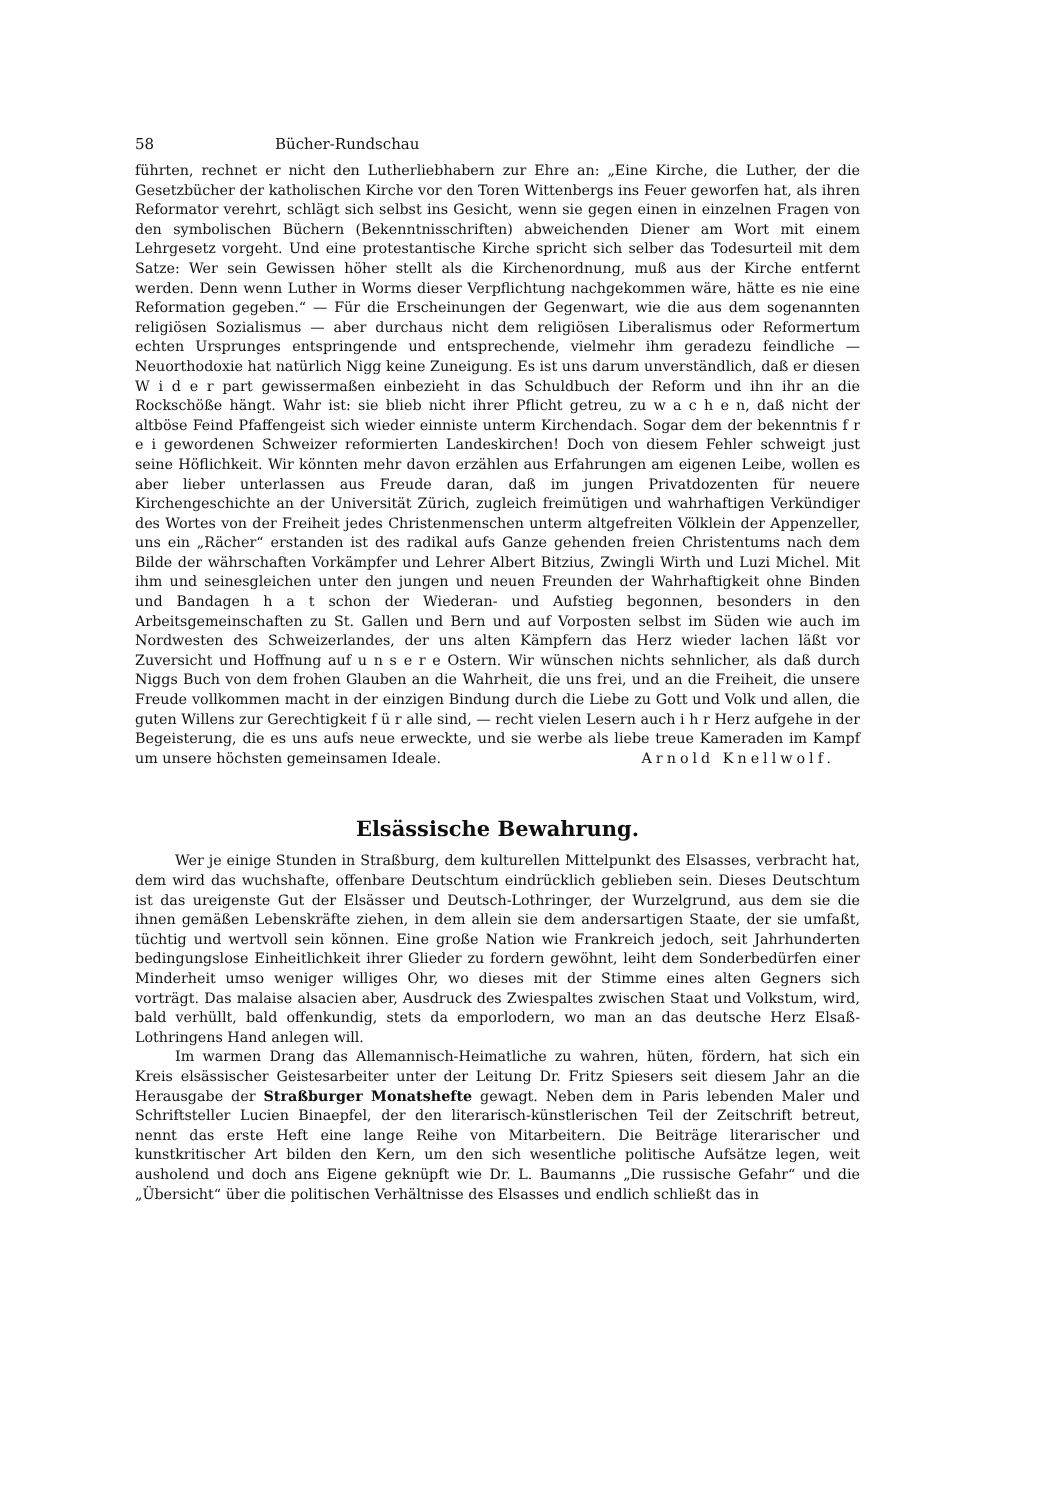58 Bücher-Rundschau
führten, rechnet er nicht den Lutherliebhabern zur Ehre an: „Eine Kirche, die Luther, der die Gesetzbücher der katholischen Kirche vor den Toren Wittenbergs ins Feuer geworfen hat, als ihren Reformator verehrt, schlägt sich selbst ins Gesicht, wenn sie gegen einen in einzelnen Fragen von den symbolischen Büchern (Bekenntnisschriften) abweichenden Diener am Wort mit einem Lehrgesetz vorgeht. Und eine protestantische Kirche spricht sich selber das Todesurteil mit dem Satze: Wer sein Gewissen höher stellt als die Kirchenordnung, muß aus der Kirche entfernt werden. Denn wenn Luther in Worms dieser Verpflichtung nachgekommen wäre, hätte es nie eine Reformation gegeben.“ — Für die Erscheinungen der Gegenwart, wie die aus dem sogenannten religiösen Sozialismus — aber durchaus nicht dem religiösen Liberalismus oder Reformertum echten Ursprunges entspringende und entsprechende, vielmehr ihm geradezu feindliche — Neuorthodoxie hat natürlich Nigg keine Zuneigung. Es ist uns darum unverständlich, daß er diesen W i d e r part gewissermaßen einbezieht in das Schuldbuch der Reform und ihn ihr an die Rockschöße hängt. Wahr ist: sie blieb nicht ihrer Pflicht getreu, zu w a c h e n, daß nicht der altböse Feind Pfaffengeist sich wieder einniste unterm Kirchendach. Sogar dem der bekenntnis f r e i gewordenen Schweizer reformierten Landeskirchen! Doch von diesem Fehler schweigt just seine Höflichkeit. Wir könnten mehr davon erzählen aus Erfahrungen am eigenen Leibe, wollen es aber lieber unterlassen aus Freude daran, daß im jungen Privatdozenten für neuere Kirchengeschichte an der Universität Zürich, zugleich freimütigen und wahrhaftigen Verkündiger des Wortes von der Freiheit jedes Christenmenschen unterm altgefreiten Völklein der Appenzeller, uns ein „Rächer“ erstanden ist des radikal aufs Ganze gehenden freien Christentums nach dem Bilde der währschaften Vorkämpfer und Lehrer Albert Bitzius, Zwingli Wirth und Luzi Michel. Mit ihm und seinesgleichen unter den jungen und neuen Freunden der Wahrhaftigkeit ohne Binden und Bandagen h a t schon der Wiederan- und Aufstieg begonnen, besonders in den Arbeitsgemeinschaften zu St. Gallen und Bern und auf Vorposten selbst im Süden wie auch im Nordwesten des Schweizerlandes, der uns alten Kämpfern das Herz wieder lachen läßt vor Zuversicht und Hoffnung auf u n s e r e Ostern. Wir wünschen nichts sehnlicher, als daß durch Niggs Buch von dem frohen Glauben an die Wahrheit, die uns frei, und an die Freiheit, die unsere Freude vollkommen macht in der einzigen Bindung durch die Liebe zu Gott und Volk und allen, die guten Willens zur Gerechtigkeit f ü r alle sind, — recht vielen Lesern auch i h r Herz aufgehe in der Begeisterung, die es uns aufs neue erweckte, und sie werbe als liebe treue Kameraden im Kampf um unsere höchsten gemeinsamen Ideale. Arnold Knellwolf.
Elsässische Bewahrung.
Wer je einige Stunden in Straßburg, dem kulturellen Mittelpunkt des Elsasses, verbracht hat, dem wird das wuchshafte, offenbare Deutschtum eindrücklich geblieben sein. Dieses Deutschtum ist das ureigenste Gut der Elsässer und Deutsch-Lothringer, der Wurzelgrund, aus dem sie die ihnen gemäßen Lebenskräfte ziehen, in dem allein sie dem andersartigen Staate, der sie umfaßt, tüchtig und wertvoll sein können. Eine große Nation wie Frankreich jedoch, seit Jahrhunderten bedingungslose Einheitlichkeit ihrer Glieder zu fordern gewöhnt, leiht dem Sonderbedürfen einer Minderheit umso weniger williges Ohr, wo dieses mit der Stimme eines alten Gegners sich vorträgt. Das malaise alsacien aber, Ausdruck des Zwiespaltes zwischen Staat und Volkstum, wird, bald verhüllt, bald offenkundig, stets da emporlodern, wo man an das deutsche Herz Elsaß-Lothringens Hand anlegen will.
Im warmen Drang das Allemannisch-Heimatliche zu wahren, hüten, fördern, hat sich ein Kreis elsässischer Geistesarbeiter unter der Leitung Dr. Fritz Spiesers seit diesem Jahr an die Herausgabe der Straßburger Monatshefte gewagt. Neben dem in Paris lebenden Maler und Schriftsteller Lucien Binaepfel, der den literarisch-künstlerischen Teil der Zeitschrift betreut, nennt das erste Heft eine lange Reihe von Mitarbeitern. Die Beiträge literarischer und kunstkritischer Art bilden den Kern, um den sich wesentliche politische Aufsätze legen, weit ausholend und doch ans Eigene geknüpft wie Dr. L. Baumanns „Die russische Gefahr“ und die „Übersicht“ über die politischen Verhältnisse des Elsasses und endlich schließt das in